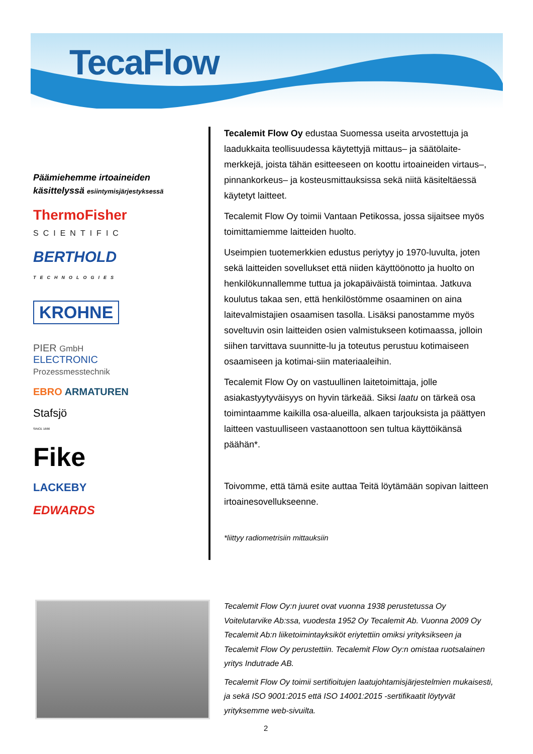TecaFlow
Päämiehemme irtoaineiden käsittelyssä esiintymisjärjestyksessä
ThermoFisher
SCIENTIFIC
BERTHOLD TECHNOLOGIES
KROHNE
PIER GmbH
ELECTRONIC
Prozessmesstechnik
EBRO ARMATUREN
Stafsjö
SINCE 1666
Fike
LACKEBY
EDWARDS
Tecalemit Flow Oy edustaa Suomessa useita arvostettuja ja laadukkaita teollisuudessa käytettyjä mittaus– ja säätölaite-merkkejä, joista tähän esitteeseen on koottu irtoaineiden virtaus–, pinnankorkeus– ja kosteusmittauksissa sekä niitä käsiteltäessä käytetyt laitteet.
Tecalemit Flow Oy toimii Vantaan Petikossa, jossa sijaitsee myös toimittamiemme laitteiden huolto.
Useimpien tuotemerkkien edustus periytyy jo 1970-luvulta, joten sekä laitteiden sovellukset että niiden käyttöönotto ja huolto on henkilökunnallemme tuttua ja jokapäiväistä toimintaa. Jatkuva koulutus takaa sen, että henkilöstömme osaaminen on aina laitevalmistajien osaamisen tasolla. Lisäksi panostamme myös soveltuvin osin laitteiden osien valmistukseen kotimaassa, jolloin siihen tarvittava suunnitte-lu ja toteutus perustuu kotimaiseen osaamiseen ja kotimai-siin materiaaleihin.
Tecalemit Flow Oy on vastuullinen laitetoimittaja, jolle asiakastyytyväisyys on hyvin tärkeää. Siksi laatu on tärkeä osa toimintaamme kaikilla osa-alueilla, alkaen tarjouksista ja päättyen laitteen vastuulliseen vastaanottoon sen tultua käyttöikänsä päähän*.
Toivomme, että tämä esite auttaa Teitä löytämään sopivan laitteen irtoainesovellukseenne.
*liittyy radiometrisiin mittauksiin
Tecalemit Flow Oy:n juuret ovat vuonna 1938 perustetussa Oy Voitelutarvike Ab:ssa, vuodesta 1952 Oy Tecalemit Ab. Vuonna 2009 Oy Tecalemit Ab:n liiketoimintayksiköt eriytettiin omiksi yrityksikseen ja Tecalemit Flow Oy perustettiin. Tecalemit Flow Oy:n omistaa ruotsalainen yritys Indutrade AB.
Tecalemit Flow Oy toimii sertifioitujen laatujohtamisjärjestelmien mukaisesti, ja sekä ISO 9001:2015 että ISO 14001:2015 -sertifikaatit löytyvät yrityksemme web-sivuilta.
2